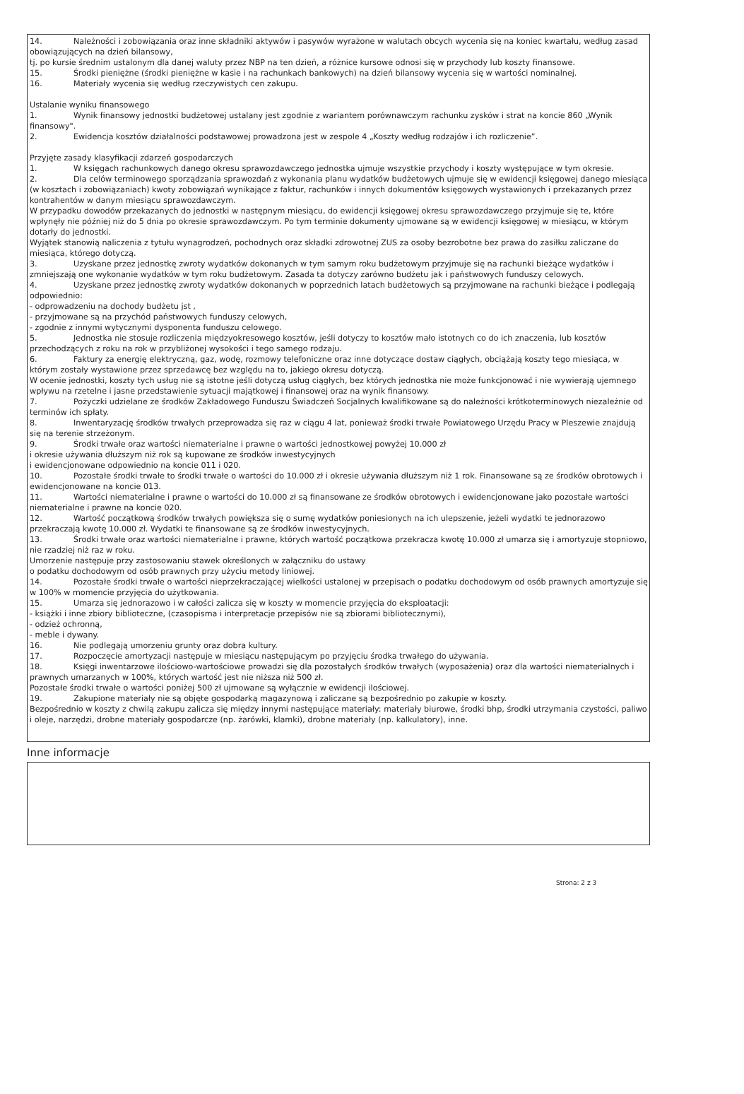14. Należności i zobowiązania oraz inne składniki aktywów i pasywów wyrażone w walutach obcych wycenia się na koniec kwartału, według zasad obowiązujących na dzień bilansowy,
tj. po kursie średnim ustalonym dla danej waluty przez NBP na ten dzień, a różnice kursowe odnosi się w przychody lub koszty finansowe.
15. Środki pieniężne (środki pieniężne w kasie i na rachunkach bankowych) na dzień bilansowy wycenia się w wartości nominalnej.
16. Materiały wycenia się według rzeczywistych cen zakupu.
Ustalanie wyniku finansowego
1. Wynik finansowy jednostki budżetowej ustalany jest zgodnie z wariantem porównawczym rachunku zysków i strat na koncie 860 „Wynik finansowy".
2. Ewidencja kosztów działalności podstawowej prowadzona jest w zespole 4 „Koszty według rodzajów i ich rozliczenie”.
Przyjęte zasady klasyfikacji zdarzeń gospodarczych
1. W księgach rachunkowych danego okresu sprawozdawczego jednostka ujmuje wszystkie przychody i koszty występujące w tym okresie.
2. Dla celów terminowego sporządzania sprawozdań z wykonania planu wydatków budżetowych ujmuje się w ewidencji księgowej danego miesiąca (w kosztach i zobowiązaniach) kwoty zobowiązań wynikające z faktur, rachunków i innych dokumentów księgowych wystawionych i przekazanych przez kontrahentów w danym miesiącu sprawozdawczym.
W przypadku dowodów przekazanych do jednostki w następnym miesiącu, do ewidencji księgowej okresu sprawozdawczego przyjmuje się te, które wpłynęły nie później niż do 5 dnia po okresie sprawozdawczym. Po tym terminie dokumenty ujmowane są w ewidencji księgowej w miesiącu, w którym dotarły do jednostki.
Wyjątek stanowią naliczenia z tytułu wynagrodzeń, pochodnych oraz składki zdrowotnej ZUS za osoby bezrobotne bez prawa do zasiłku zaliczane do miesiąca, którego dotyczą.
3. Uzyskane przez jednostkę zwroty wydatków dokonanych w tym samym roku budżetowym przyjmuje się na rachunki bieżące wydatków i zmniejszają one wykonanie wydatków w tym roku budżetowym. Zasada ta dotyczy zarówno budżetu jak i państwowych funduszy celowych.
4. Uzyskane przez jednostkę zwroty wydatków dokonanych w poprzednich latach budżetowych są przyjmowane na rachunki bieżące i podlegają odpowiednio:
- odprowadzeniu na dochody budżetu jst ,
- przyjmowane są na przychód państwowych funduszy celowych,
- zgodnie z innymi wytycznymi dysponenta funduszu celowego.
5. Jednostka nie stosuje rozliczenia międzyokresowego kosztów, jeśli dotyczy to kosztów mało istotnych co do ich znaczenia, lub kosztów przechodzących z roku na rok w przybliżonej wysokości i tego samego rodzaju.
6. Faktury za energię elektryczną, gaz, wodę, rozmowy telefoniczne oraz inne dotyczące dostaw ciągłych, obciążają koszty tego miesiąca, w którym zostały wystawione przez sprzedawcę bez względu na to, jakiego okresu dotyczą.
W ocenie jednostki, koszty tych usług nie są istotne jeśli dotyczą usług ciągłych, bez których jednostka nie może funkcjonować i nie wywierają ujemnego wpływu na rzetelne i jasne przedstawienie sytuacji majątkowej i finansowej oraz na wynik finansowy.
7. Pożyczki udzielane ze środków Zakładowego Funduszu Świadczeń Socjalnych kwalifikowane są do należności krótkoterminowych niezależnie od terminów ich spłaty.
8. Inwentaryzację środków trwałych przeprowadza się raz w ciągu 4 lat, ponieważ środki trwałe Powiatowego Urzędu Pracy w Pleszewie znajdują się na terenie strzeżonym.
9. Środki trwałe oraz wartości niematerialne i prawne o wartości jednostkowej powyżej 10.000 zł
i okresie używania dłuższym niż rok są kupowane ze środków inwestycyjnych
i ewidencjonowane odpowiednio na koncie 011 i 020.
10. Pozostałe środki trwałe to środki trwałe o wartości do 10.000 zł i okresie używania dłuższym niż 1 rok. Finansowane są ze środków obrotowych i ewidencjonowane na koncie 013.
11. Wartości niematerialne i prawne o wartości do 10.000 zł są finansowane ze środków obrotowych i ewidencjonowane jako pozostałe wartości niematerialne i prawne na koncie 020.
12. Wartość początkową środków trwałych powiększa się o sumę wydatków poniesionych na ich ulepszenie, jeżeli wydatki te jednorazowo przekraczają kwotę 10.000 zł. Wydatki te finansowane są ze środków inwestycyjnych.
13. Środki trwałe oraz wartości niematerialne i prawne, których wartość początkowa przekracza kwotę 10.000 zł umarza się i amortyzuje stopniowo, nie rzadziej niż raz w roku.
Umorzenie następuje przy zastosowaniu stawek określonych w załączniku do ustawy
o podatku dochodowym od osób prawnych przy użyciu metody liniowej.
14. Pozostałe środki trwałe o wartości nieprzekraczającej wielkości ustalonej w przepisach o podatku dochodowym od osób prawnych amortyzuje się w 100% w momencie przyjęcia do użytkowania.
15. Umarza się jednorazowo i w całości zalicza się w koszty w momencie przyjęcia do eksploatacji:
- książki i inne zbiory biblioteczne, (czasopisma i interpretacje przepisów nie są zbiorami bibliotecznymi),
- odzież ochronną,
- meble i dywany.
16. Nie podlegają umorzeniu grunty oraz dobra kultury.
17. Rozpoczęcie amortyzacji następuje w miesiącu następującym po przyjęciu środka trwałego do używania.
18. Księgi inwentarzowe ilościowo-wartościowe prowadzi się dla pozostałych środków trwałych (wyposażenia) oraz dla wartości niematerialnych i prawnych umarzanych w 100%, których wartość jest nie niższa niż 500 zł.
Pozostałe środki trwałe o wartości poniżej 500 zł ujmowane są wyłącznie w ewidencji ilościowej.
19. Zakupione materiały nie są objęte gospodarką magazynową i zaliczane są bezpośrednio po zakupie w koszty.
Bezpośrednio w koszty z chwilą zakupu zalicza się między innymi następujące materiały: materiały biurowe, środki bhp, środki utrzymania czystości, paliwo i oleje, narzędzi, drobne materiały gospodarcze (np. żarówki, klamki), drobne materiały (np. kalkulatory), inne.
Inne informacje
Strona: 2 z 3